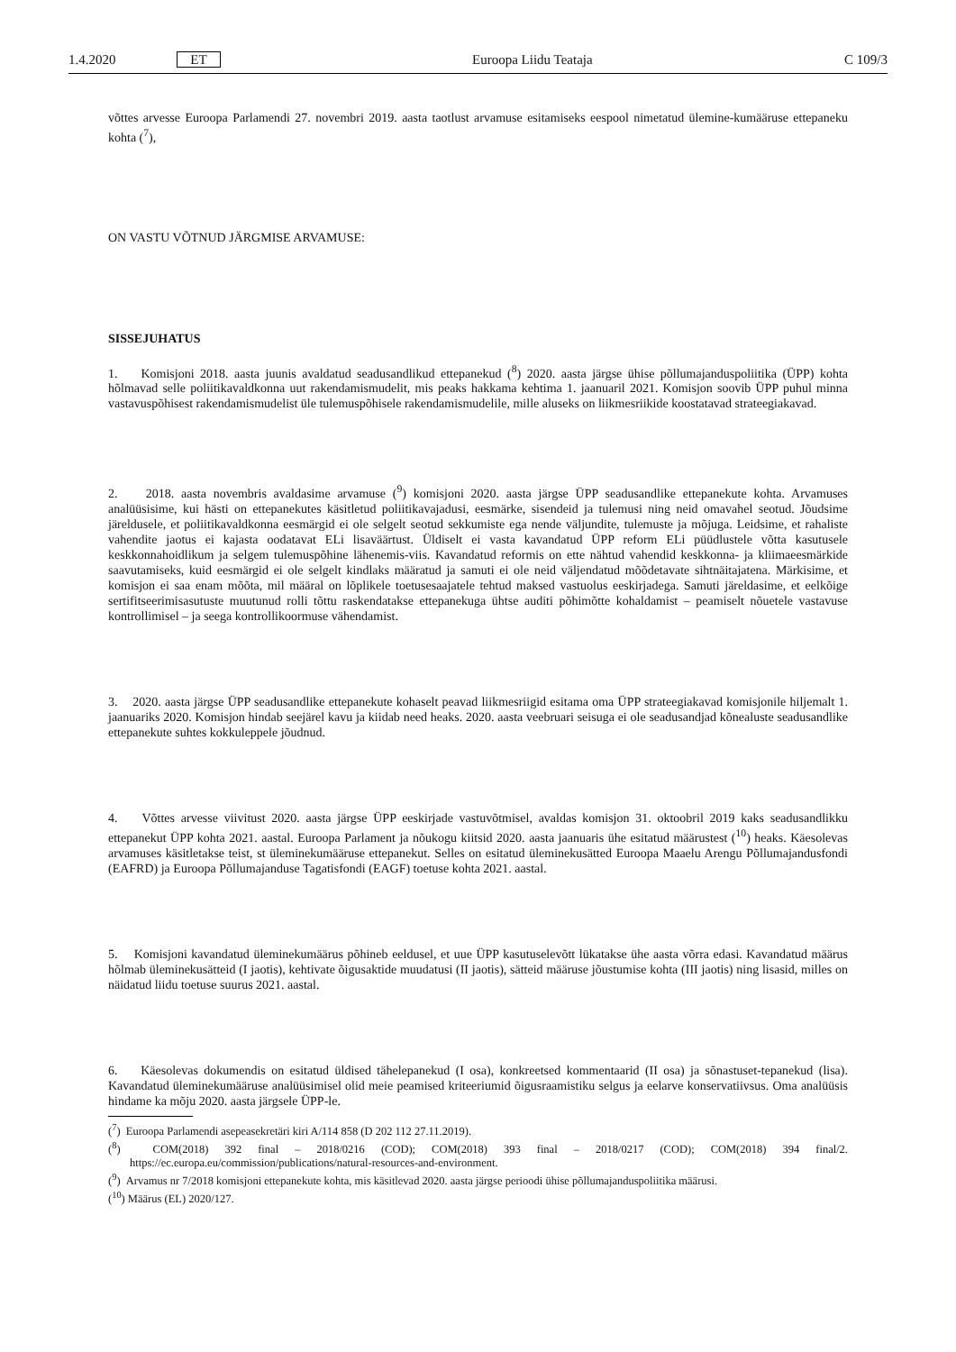1.4.2020 ET Euroopa Liidu Teataja C 109/3
võttes arvesse Euroopa Parlamendi 27. novembri 2019. aasta taotlust arvamuse esitamiseks eespool nimetatud ülemine-kumääruse ettepaneku kohta (<sup>7</sup>),
ON VASTU VÕTNUD JÄRGMISE ARVAMUSE:
SISSEJUHATUS
1. Komisjoni 2018. aasta juunis avaldatud seadusandlikud ettepanekud (<sup>8</sup>) 2020. aasta järgse ühise põllumajanduspoliitika (ÜPP) kohta hõlmavad selle poliitikavaldkonna uut rakendamismudelit, mis peaks hakkama kehtima 1. jaanuaril 2021. Komisjon soovib ÜPP puhul minna vastavuspõhisest rakendamismudelist üle tulemuspõhisele rakendamismudelile, mille aluseks on liikmesriikide koostatavad strateegiakavad.
2. 2018. aasta novembris avaldasime arvamuse (<sup>9</sup>) komisjoni 2020. aasta järgse ÜPP seadusandlike ettepanekute kohta. Arvamuses analüüsisime, kui hästi on ettepanekutes käsitletud poliitikavajadusi, eesmärke, sisendeid ja tulemusi ning neid omavahel seotud. Jõudsime järeldusele, et poliitikavaldkonna eesmärgid ei ole selgelt seotud sekkumiste ega nende väljundite, tulemuste ja mõjuga. Leidsime, et rahaliste vahendite jaotus ei kajasta oodatavat ELi lisaväärtust. Üldiselt ei vasta kavandatud ÜPP reform ELi püüdlustele võtta kasutusele keskkonnahoidlikum ja selgem tulemuspõhine lähenemis-viis. Kavandatud reformis on ette nähtud vahendid keskkonna- ja kliimaeesmärkide saavutamiseks, kuid eesmärgid ei ole selgelt kindlaks määratud ja samuti ei ole neid väljendatud mõõdetavate sihtnäitajatena. Märkisime, et komisjon ei saa enam mõõta, mil määral on lõplikele toetusesaajatele tehtud maksed vastuolus eeskirjadega. Samuti järeldasime, et eelkõige sertifitseerimisasutuste muutunud rolli tõttu raskendatakse ettepanekuga ühtse auditi põhimõtte kohaldamist – peamiselt nõuetele vastavuse kontrollimisel – ja seega kontrollikoormuse vähendamist.
3. 2020. aasta järgse ÜPP seadusandlike ettepanekute kohaselt peavad liikmesriigid esitama oma ÜPP strateegiakavad komisjonile hiljemalt 1. jaanuariks 2020. Komisjon hindab seejärel kavu ja kiidab need heaks. 2020. aasta veebruari seisuga ei ole seadusandjad kõnealuste seadusandlike ettepanekute suhtes kokkuleppele jõudnud.
4. Võttes arvesse viivitust 2020. aasta järgse ÜPP eeskirjade vastuvõtmisel, avaldas komisjon 31. oktoobril 2019 kaks seadusandlikku ettepanekut ÜPP kohta 2021. aastal. Euroopa Parlament ja nõukogu kiitsid 2020. aasta jaanuaris ühe esitatud määrustest (<sup>10</sup>) heaks. Käesolevas arvamuses käsitletakse teist, st üleminekumääruse ettepanekut. Selles on esitatud üleminekusätted Euroopa Maaelu Arengu Põllumajandusfondi (EAFRD) ja Euroopa Põllumajanduse Tagatisfondi (EAGF) toetuse kohta 2021. aastal.
5. Komisjoni kavandatud üleminekumäärus põhineb eeldusel, et uue ÜPP kasutuselevõtt lükatakse ühe aasta võrra edasi. Kavandatud määrus hõlmab üleminekusätteid (I jaotis), kehtivate õigusaktide muudatusi (II jaotis), sätteid määruse jõustumise kohta (III jaotis) ning lisasid, milles on näidatud liidu toetuse suurus 2021. aastal.
6. Käesolevas dokumendis on esitatud üldised tähelepanekud (I osa), konkreetsed kommentaarid (II osa) ja sõnastuset-tepanekud (lisa). Kavandatud üleminekumääruse analüüsimisel olid meie peamised kriteeriumid õigusraamistiku selgus ja eelarve konservatiivsus. Oma analüüsis hindame ka mõju 2020. aasta järgsele ÜPP-le.
(<sup>7</sup>) Euroopa Parlamendi asepeasekretäri kiri A/114 858 (D 202 112 27.11.2019).
(<sup>8</sup>) COM(2018) 392 final – 2018/0216 (COD); COM(2018) 393 final – 2018/0217 (COD); COM(2018) 394 final/2. https://ec.europa.eu/commission/publications/natural-resources-and-environment.
(<sup>9</sup>) Arvamus nr 7/2018 komisjoni ettepanekute kohta, mis käsitlevad 2020. aasta järgse perioodi ühise põllumajanduspoliitika määrusi.
(<sup>10</sup>) Määrus (EL) 2020/127.